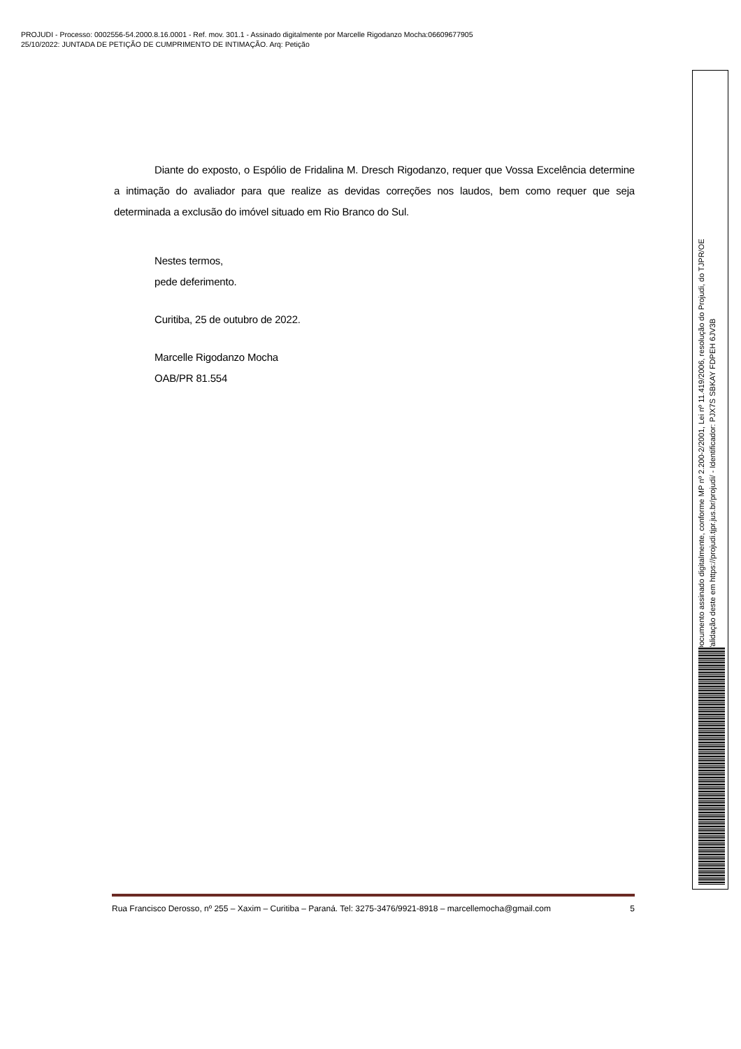PROJUDI - Processo: 0002556-54.2000.8.16.0001 - Ref. mov. 301.1 - Assinado digitalmente por Marcelle Rigodanzo Mocha:06609677905
25/10/2022: JUNTADA DE PETIÇÃO DE CUMPRIMENTO DE INTIMAÇÃO. Arq: Petição
Diante do exposto, o Espólio de Fridalina M. Dresch Rigodanzo, requer que Vossa Excelência determine a intimação do avaliador para que realize as devidas correções nos laudos, bem como requer que seja determinada a exclusão do imóvel situado em Rio Branco do Sul.
Nestes termos,
pede deferimento.
Curitiba, 25 de outubro de 2022.
Marcelle Rigodanzo Mocha
OAB/PR 81.554
Rua Francisco Derosso, nº 255 – Xaxim – Curitiba – Paraná. Tel: 3275-3476/9921-8918 – marcellemocha@gmail.com 5
Documento assinado digitalmente, conforme MP nº 2.200-2/2001, Lei nº 11.419/2006, resolução do Projudi, do TJPR/OE
Validação deste em https://projudi.tjpr.jus.br/projudi/ - Identificador: PJX7S SBKAY FDPEH 6JV3B